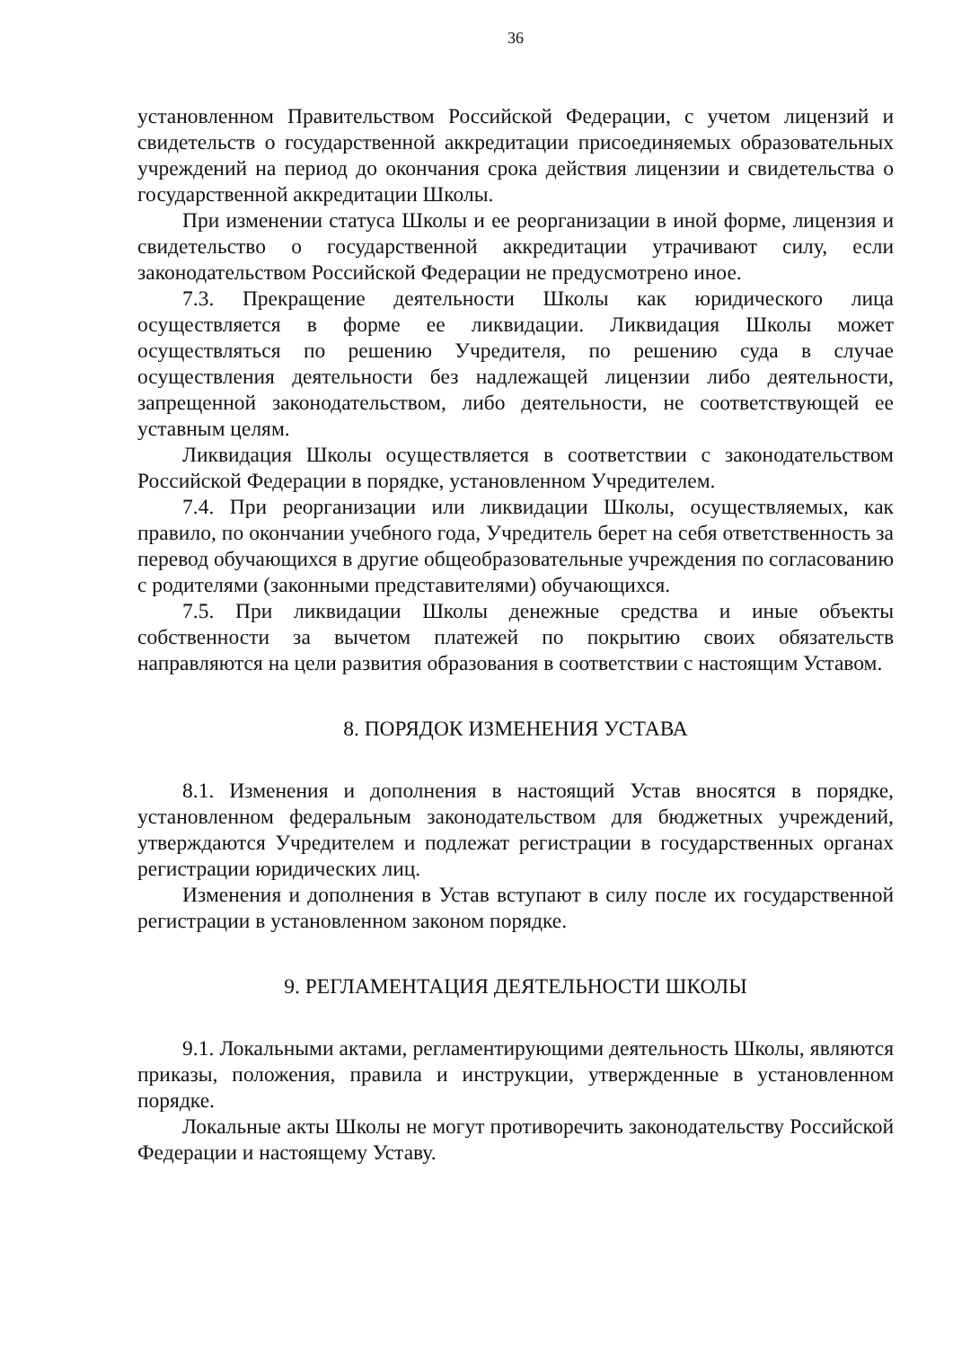36
установленном Правительством Российской Федерации, с учетом лицензий и свидетельств о государственной аккредитации присоединяемых образовательных учреждений на период до окончания срока действия лицензии и свидетельства о государственной аккредитации Школы.
При изменении статуса Школы и ее реорганизации в иной форме, лицензия и свидетельство о государственной аккредитации утрачивают силу, если законодательством Российской Федерации не предусмотрено иное.
7.3. Прекращение деятельности Школы как юридического лица осуществляется в форме ее ликвидации. Ликвидация Школы может осуществляться по решению Учредителя, по решению суда в случае осуществления деятельности без надлежащей лицензии либо деятельности, запрещенной законодательством, либо деятельности, не соответствующей ее уставным целям.
Ликвидация Школы осуществляется в соответствии с законодательством Российской Федерации в порядке, установленном Учредителем.
7.4. При реорганизации или ликвидации Школы, осуществляемых, как правило, по окончании учебного года, Учредитель берет на себя ответственность за перевод обучающихся в другие общеобразовательные учреждения по согласованию с родителями (законными представителями) обучающихся.
7.5. При ликвидации Школы денежные средства и иные объекты собственности за вычетом платежей по покрытию своих обязательств направляются на цели развития образования в соответствии с настоящим Уставом.
8. ПОРЯДОК ИЗМЕНЕНИЯ УСТАВА
8.1. Изменения и дополнения в настоящий Устав вносятся в порядке, установленном федеральным законодательством для бюджетных учреждений, утверждаются Учредителем и подлежат регистрации в государственных органах регистрации юридических лиц.
Изменения и дополнения в Устав вступают в силу после их государственной регистрации в установленном законом порядке.
9. РЕГЛАМЕНТАЦИЯ ДЕЯТЕЛЬНОСТИ ШКОЛЫ
9.1. Локальными актами, регламентирующими деятельность Школы, являются приказы, положения, правила и инструкции, утвержденные в установленном порядке.
Локальные акты Школы не могут противоречить законодательству Российской Федерации и настоящему Уставу.